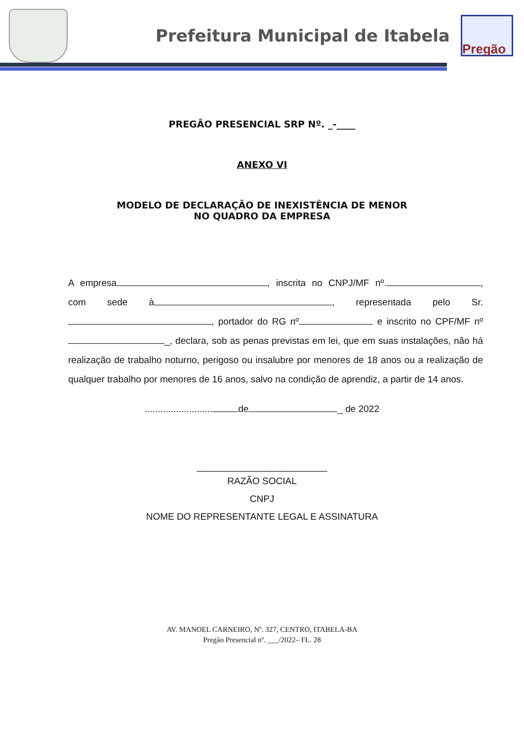Prefeitura Municipal de Itabela
Pregão
PREGÃO PRESENCIAL SRP Nº. _-____
ANEXO VI
MODELO DE DECLARAÇÃO DE INEXISTÊNCIA DE MENOR
NO QUADRO DA EMPRESA
A empresa , inscrita no CNPJ/MF nº. , com sede à , representada pelo Sr. , portador do RG nº e inscrito no CPF/MF nº _, declara, sob as penas previstas em lei, que em suas instalações, não há realização de trabalho noturno, perigoso ou insalubre por menores de 18 anos ou a realização de qualquer trabalho por menores de 16 anos, salvo na condição de aprendiz, a partir de 14 anos.
.......................... de _ de 2022
_________________________
RAZÃO SOCIAL
CNPJ
NOME DO REPRESENTANTE LEGAL E ASSINATURA
AV. MANOEL CARNEIRO, Nº. 327, CENTRO, ITABELA-BA
Pregão Presencial nº. ___/2022– FL. 28